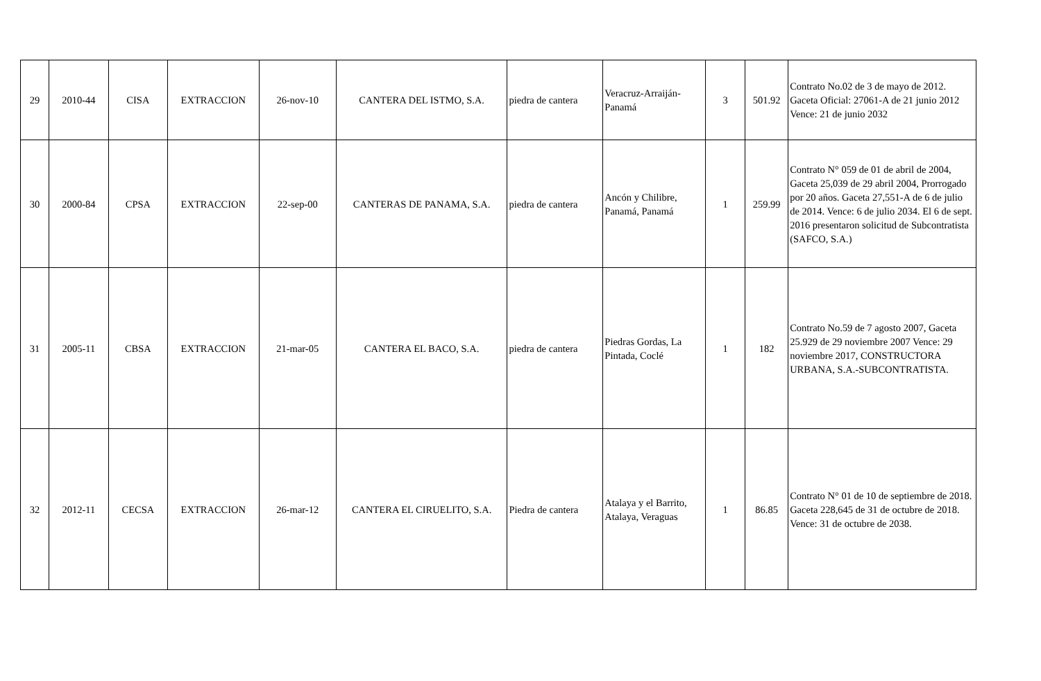| 29 | 2010-44 | CISA | EXTRACCION | 26-nov-10 | CANTERA DEL ISTMO, S.A. | piedra de cantera | Veracruz-Arraiján-Panamá | 3 | 501.92 | Contrato No.02 de 3 de mayo de 2012. Gaceta Oficial: 27061-A de 21 junio 2012 Vence: 21 de junio 2032 |
| 30 | 2000-84 | CPSA | EXTRACCION | 22-sep-00 | CANTERAS DE PANAMA, S.A. | piedra de cantera | Ancón y Chilibre, Panamá, Panamá | 1 | 259.99 | Contrato N° 059 de 01 de abril de 2004, Gaceta 25,039 de 29 abril 2004, Prorrogado por 20 años. Gaceta 27,551-A de 6 de julio de 2014. Vence: 6 de julio 2034. El 6 de sept. 2016 presentaron solicitud de Subcontratista (SAFCO, S.A.) |
| 31 | 2005-11 | CBSA | EXTRACCION | 21-mar-05 | CANTERA EL BACO, S.A. | piedra de cantera | Piedras Gordas, La Pintada, Coclé | 1 | 182 | Contrato No.59 de 7 agosto 2007, Gaceta 25.929 de 29 noviembre 2007 Vence: 29 noviembre 2017, CONSTRUCTORA URBANA, S.A.-SUBCONTRATISTA. |
| 32 | 2012-11 | CECSA | EXTRACCION | 26-mar-12 | CANTERA EL CIRUELITO, S.A. | Piedra de cantera | Atalaya y el Barrito, Atalaya, Veraguas | 1 | 86.85 | Contrato N° 01 de 10 de septiembre de 2018. Gaceta 228,645 de 31 de octubre de 2018. Vence: 31 de octubre de 2038. |